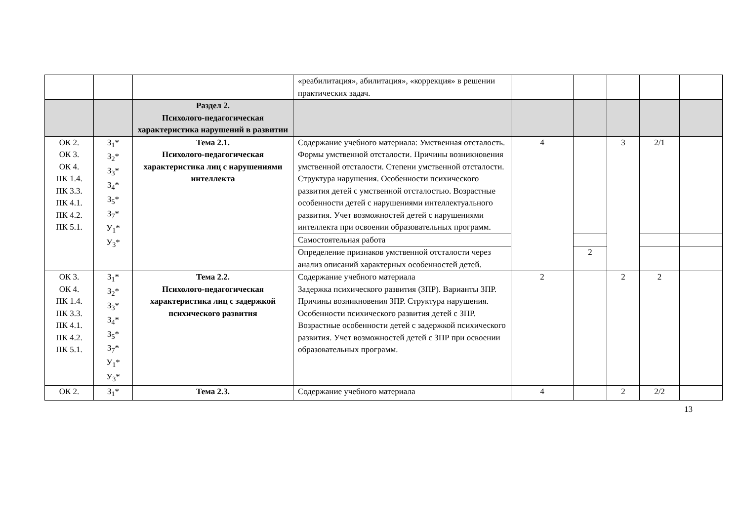| | | | «реабилитация», абилитация», «коррекция» в решении практических задач. | | | | | |
| | | Раздел 2. Психолого-педагогическая характеристика нарушений в развитии | | | | | | |
| ОК 2. ОК 3. ОК 4. ПК 1.4. ПК 3.3. ПК 4.1. ПК 4.2. ПК 5.1. | З<sub>1</sub>* З<sub>2</sub>* З<sub>3</sub>* З<sub>4</sub>* З<sub>5</sub>* З<sub>7</sub>* У<sub>1</sub>* У<sub>3</sub>* | Тема 2.1. Психолого-педагогическая характеристика лиц с нарушениями интеллекта | Содержание учебного материала: Умственная отсталость. Формы умственной отсталости. Причины возникновения умственной отсталости. Степени умственной отсталости. Структура нарушения. Особенности психического развития детей с умственной отсталостью. Возрастные особенности детей с нарушениями интеллектуального развития. Учет возможностей детей с нарушениями интеллекта при освоении образовательных программ. | 4 | | 3 | 2/1 | |
| | | | Самостоятельная работа | | | | | |
| | | | Определение признаков умственной отсталости через анализ описаний характерных особенностей детей. | | 2 | | | |
| ОК 3. ОК 4. ПК 1.4. ПК 3.3. ПК 4.1. ПК 4.2. ПК 5.1. | З<sub>1</sub>* З<sub>2</sub>* З<sub>3</sub>* З<sub>4</sub>* З<sub>5</sub>* З<sub>7</sub>* У<sub>1</sub>* У<sub>3</sub>* | Тема 2.2. Психолого-педагогическая характеристика лиц с задержкой психического развития | Содержание учебного материала Задержка психического развития (ЗПР). Варианты ЗПР. Причины возникновения ЗПР. Структура нарушения. Особенности психического развития детей с ЗПР. Возрастные особенности детей с задержкой психического развития. Учет возможностей детей с ЗПР при освоении образовательных программ. | 2 | | 2 | 2 | |
| ОК 2. | З<sub>1</sub>* | Тема 2.3. | Содержание учебного материала | 4 | | 2 | 2/2 | |
13